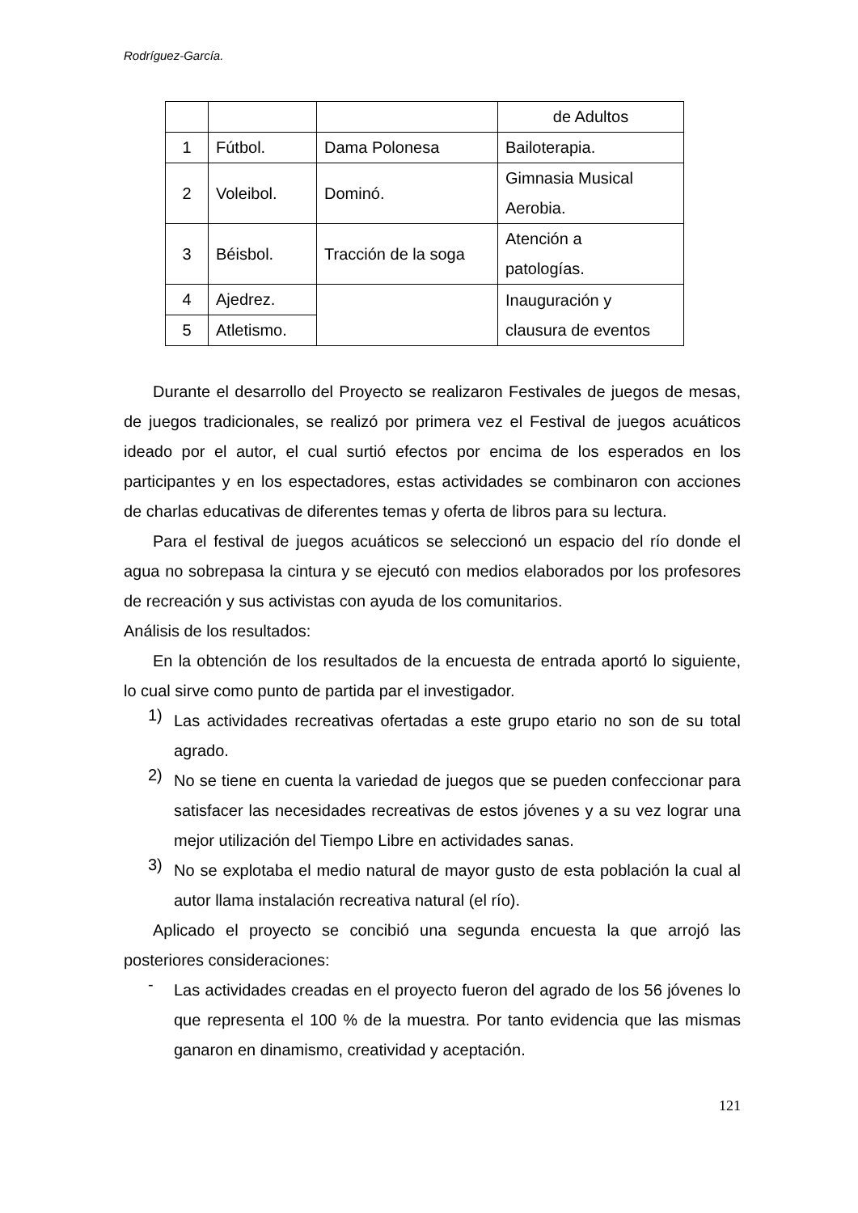Rodríguez-García.
| | | | de Adultos |
| 1 | Fútbol. | Dama Polonesa | Bailoterapia. |
| 2 | Voleibol. | Dominó. | Gimnasia Musical Aerobia. |
| 3 | Béisbol. | Tracción de la soga | Atención a patologías. |
| 4 | Ajedrez. | | Inauguración y clausura de eventos |
| 5 | Atletismo. | | |
Durante el desarrollo del Proyecto se realizaron Festivales de juegos de mesas, de juegos tradicionales, se realizó por primera vez el Festival de juegos acuáticos ideado por el autor, el cual surtió efectos por encima de los esperados en los participantes y en los espectadores, estas actividades se combinaron con acciones de charlas educativas de diferentes temas y oferta de libros para su lectura.
Para el festival de juegos acuáticos se seleccionó un espacio del río donde el agua no sobrepasa la cintura y se ejecutó con medios elaborados por los profesores de recreación y sus activistas con ayuda de los comunitarios.
Análisis de los resultados:
En la obtención de los resultados de la encuesta de entrada aportó lo siguiente, lo cual sirve como punto de partida par el investigador.
1)
Las actividades recreativas ofertadas a este grupo etario no son de su total agrado.
2)
No se tiene en cuenta la variedad de juegos que se pueden confeccionar para satisfacer las necesidades recreativas de estos jóvenes y a su vez lograr una mejor utilización del Tiempo Libre en actividades sanas.
3)
No se explotaba el medio natural de mayor gusto de esta población la cual al autor llama instalación recreativa natural (el río).
Aplicado el proyecto se concibió una segunda encuesta la que arrojó las posteriores consideraciones:
-
Las actividades creadas en el proyecto fueron del agrado de los 56 jóvenes lo que representa el 100 % de la muestra. Por tanto evidencia que las mismas ganaron en dinamismo, creatividad y aceptación.
121